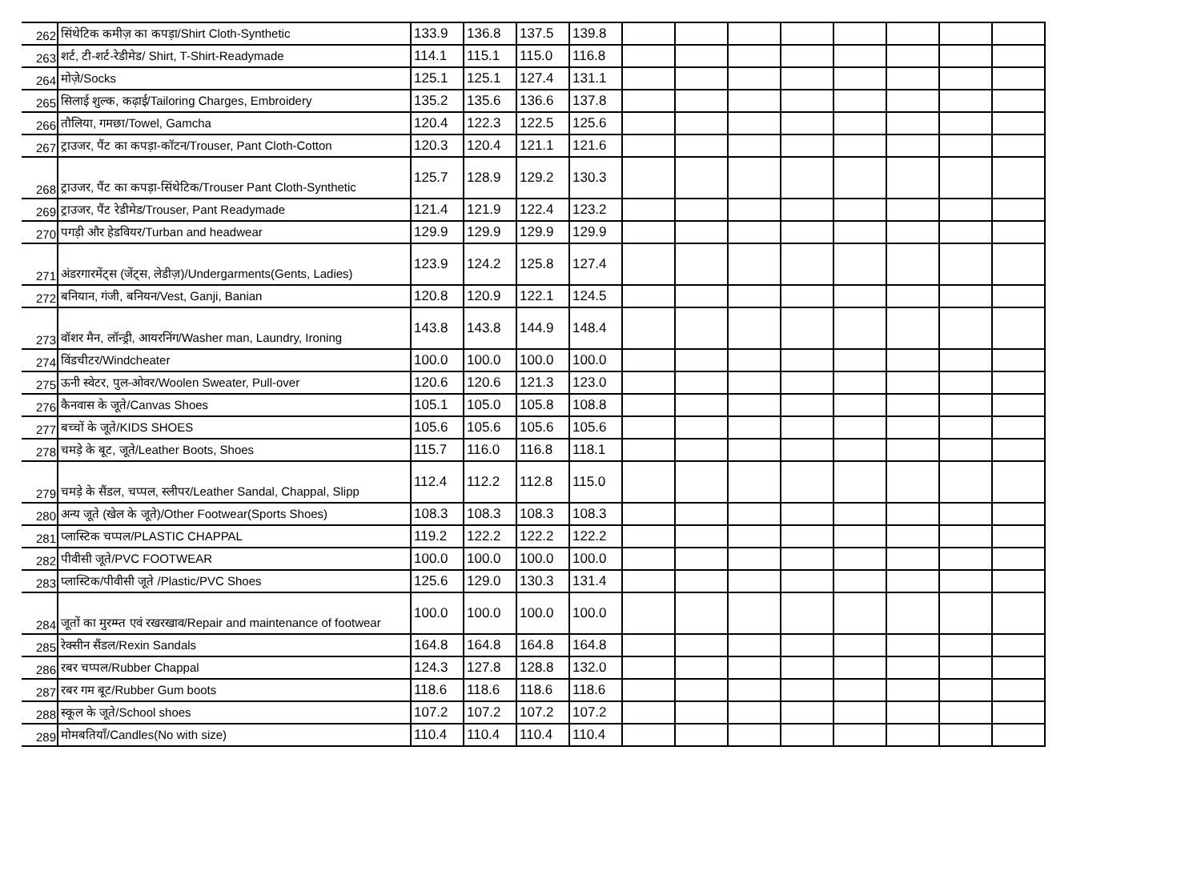| 262 | सिंथेटिक कमीज़ का कपड़ा/Shirt Cloth-Synthetic | 133.9 | 136.8 | 137.5 | 139.8 | | | | | | | | |
| 263 | शर्ट, टी-शर्ट-रेडीमेड/ Shirt, T-Shirt-Readymade | 114.1 | 115.1 | 115.0 | 116.8 | | | | | | | | |
| 264 | मोज़े/Socks | 125.1 | 125.1 | 127.4 | 131.1 | | | | | | | | |
| 265 | सिलाई शुल्क, कढ़ाई/Tailoring Charges, Embroidery | 135.2 | 135.6 | 136.6 | 137.8 | | | | | | | | |
| 266 | तौलिया, गमछा/Towel, Gamcha | 120.4 | 122.3 | 122.5 | 125.6 | | | | | | | | |
| 267 | ट्राउजर, पैंट का कपड़ा-कॉटन/Trouser, Pant Cloth-Cotton | 120.3 | 120.4 | 121.1 | 121.6 | | | | | | | | |
| 268 | ट्राउजर, पैंट का कपड़ा-सिंथेटिक/Trouser Pant Cloth-Synthetic | 125.7 | 128.9 | 129.2 | 130.3 | | | | | | | | |
| 269 | ट्राउजर, पैंट रेडीमेड/Trouser, Pant Readymade | 121.4 | 121.9 | 122.4 | 123.2 | | | | | | | | |
| 270 | पगड़ी और हेडवियर/Turban and headwear | 129.9 | 129.9 | 129.9 | 129.9 | | | | | | | | |
| 271 | अंडरगारमेंट्स (जेंट्स, लेडीज़)/Undergarments(Gents, Ladies) | 123.9 | 124.2 | 125.8 | 127.4 | | | | | | | | |
| 272 | बनियान, गंजी, बनियन/Vest, Ganji, Banian | 120.8 | 120.9 | 122.1 | 124.5 | | | | | | | | |
| 273 | वॉशर मैन, लॉन्ड्री, आयरनिंग/Washer man, Laundry, Ironing | 143.8 | 143.8 | 144.9 | 148.4 | | | | | | | | |
| 274 | विंडचीटर/Windcheater | 100.0 | 100.0 | 100.0 | 100.0 | | | | | | | | |
| 275 | ऊनी स्वेटर, पुल-ओवर/Woolen Sweater, Pull-over | 120.6 | 120.6 | 121.3 | 123.0 | | | | | | | | |
| 276 | कैनवास के जूते/Canvas Shoes | 105.1 | 105.0 | 105.8 | 108.8 | | | | | | | | |
| 277 | बच्चों के जूते/KIDS SHOES | 105.6 | 105.6 | 105.6 | 105.6 | | | | | | | | |
| 278 | चमड़े के बूट, जूते/Leather Boots, Shoes | 115.7 | 116.0 | 116.8 | 118.1 | | | | | | | | |
| 279 | चमड़े के सैंडल, चप्पल, स्लीपर/Leather Sandal, Chappal, Slipp | 112.4 | 112.2 | 112.8 | 115.0 | | | | | | | | |
| 280 | अन्य जूते (खेल के जूते)/Other Footwear(Sports Shoes) | 108.3 | 108.3 | 108.3 | 108.3 | | | | | | | | |
| 281 | प्लास्टिक चप्पल/PLASTIC CHAPPAL | 119.2 | 122.2 | 122.2 | 122.2 | | | | | | | | |
| 282 | पीवीसी जूते/PVC FOOTWEAR | 100.0 | 100.0 | 100.0 | 100.0 | | | | | | | | |
| 283 | प्लास्टिक/पीवीसी जूते /Plastic/PVC Shoes | 125.6 | 129.0 | 130.3 | 131.4 | | | | | | | | |
| 284 | जूतों का मुरम्म्त एवं रखरखाव/Repair and maintenance of footwear | 100.0 | 100.0 | 100.0 | 100.0 | | | | | | | | |
| 285 | रेक्सीन सैंडल/Rexin Sandals | 164.8 | 164.8 | 164.8 | 164.8 | | | | | | | | |
| 286 | रबर चप्पल/Rubber Chappal | 124.3 | 127.8 | 128.8 | 132.0 | | | | | | | | |
| 287 | रबर गम बूट/Rubber Gum boots | 118.6 | 118.6 | 118.6 | 118.6 | | | | | | | | |
| 288 | स्कूल के जूते/School shoes | 107.2 | 107.2 | 107.2 | 107.2 | | | | | | | | |
| 289 | मोमबतियाँ/Candles(No with size) | 110.4 | 110.4 | 110.4 | 110.4 | | | | | | | | |